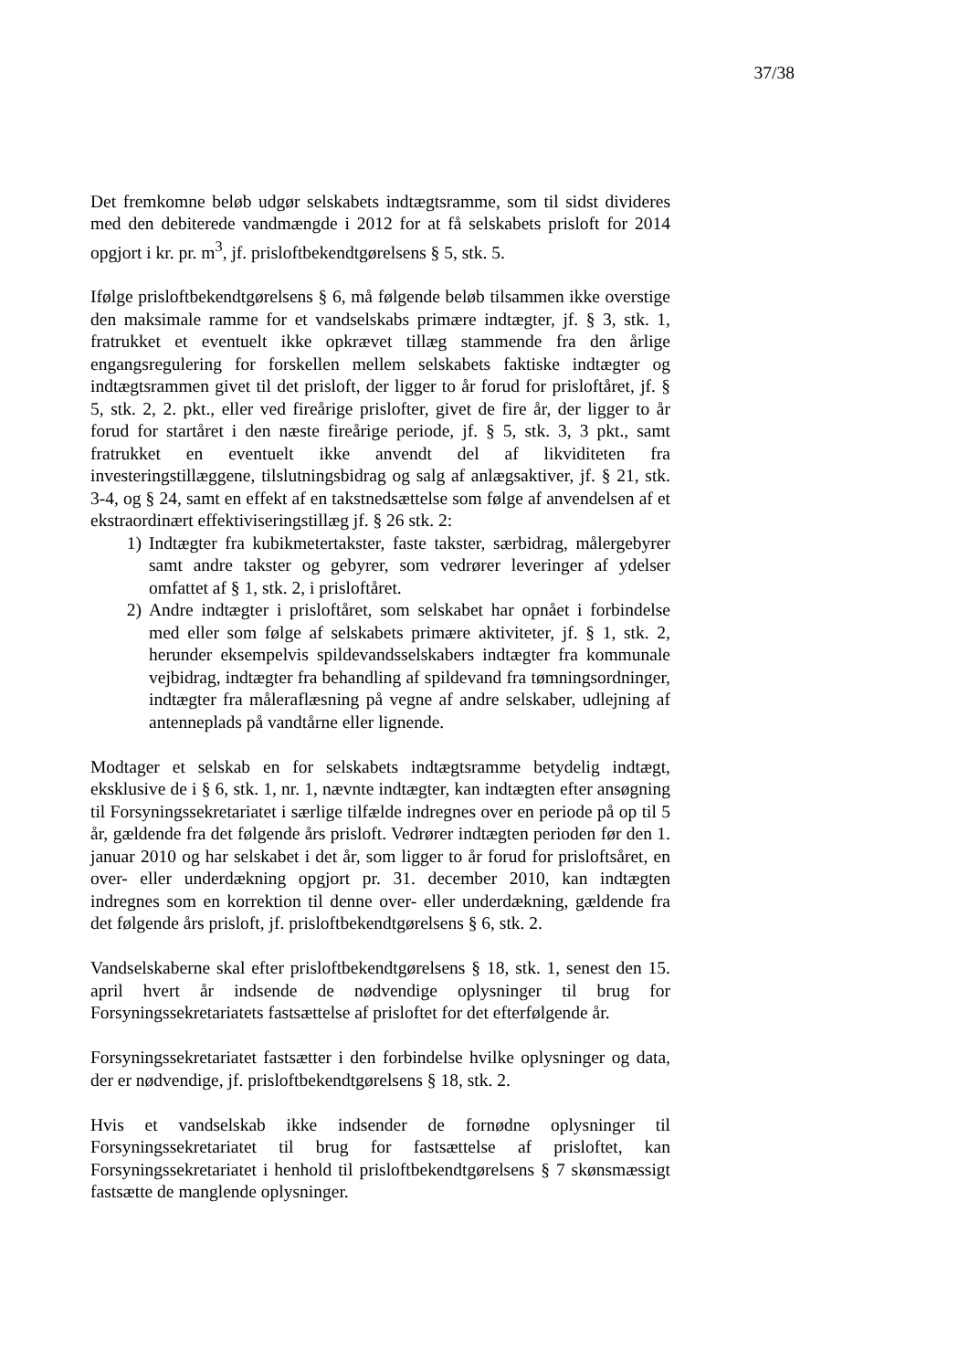37/38
Det fremkomne beløb udgør selskabets indtægtsramme, som til sidst divideres med den debiterede vandmængde i 2012 for at få selskabets prisloft for 2014 opgjort i kr. pr. m<sup>3</sup>, jf. prisloftbekendtgørelsens § 5, stk. 5.
Ifølge prisloftbekendtgørelsens § 6, må følgende beløb tilsammen ikke overstige den maksimale ramme for et vandselskabs primære indtægter, jf. § 3, stk. 1, fratrukket et eventuelt ikke opkrævet tillæg stammende fra den årlige engangsregulering for forskellen mellem selskabets faktiske indtægter og indtægtsrammen givet til det prisloft, der ligger to år forud for prisloftåret, jf. § 5, stk. 2, 2. pkt., eller ved fireårige prislofter, givet de fire år, der ligger to år forud for startåret i den næste fireårige periode, jf. § 5, stk. 3, 3 pkt., samt fratrukket en eventuelt ikke anvendt del af likviditeten fra investeringstillæggene, tilslutningsbidrag og salg af anlægsaktiver, jf. § 21, stk. 3-4, og § 24, samt en effekt af en takstnedsættelse som følge af anvendelsen af et ekstraordinært effektiviseringstillæg jf. § 26 stk. 2:
1) Indtægter fra kubikmetertakster, faste takster, særbidrag, målergebyrer samt andre takster og gebyrer, som vedrører leveringer af ydelser omfattet af § 1, stk. 2, i prisloftåret.
2) Andre indtægter i prisloftåret, som selskabet har opnået i forbindelse med eller som følge af selskabets primære aktiviteter, jf. § 1, stk. 2, herunder eksempelvis spildevandsselskabers indtægter fra kommunale vejbidrag, indtægter fra behandling af spildevand fra tømningsordninger, indtægter fra måleraflæsning på vegne af andre selskaber, udlejning af antenneplads på vandtårne eller lignende.
Modtager et selskab en for selskabets indtægtsramme betydelig indtægt, eksklusive de i § 6, stk. 1, nr. 1, nævnte indtægter, kan indtægten efter ansøgning til Forsyningssekretariatet i særlige tilfælde indregnes over en periode på op til 5 år, gældende fra det følgende års prisloft. Vedrører indtægten perioden før den 1. januar 2010 og har selskabet i det år, som ligger to år forud for prisloftsåret, en over- eller underdækning opgjort pr. 31. december 2010, kan indtægten indregnes som en korrektion til denne over- eller underdækning, gældende fra det følgende års prisloft, jf. prisloftbekendtgørelsens § 6, stk. 2.
Vandselskaberne skal efter prisloftbekendtgørelsens § 18, stk. 1, senest den 15. april hvert år indsende de nødvendige oplysninger til brug for Forsyningssekretariatets fastsættelse af prisloftet for det efterfølgende år.
Forsyningssekretariatet fastsætter i den forbindelse hvilke oplysninger og data, der er nødvendige, jf. prisloftbekendtgørelsens § 18, stk. 2.
Hvis et vandselskab ikke indsender de fornødne oplysninger til Forsyningssekretariatet til brug for fastsættelse af prisloftet, kan Forsyningssekretariatet i henhold til prisloftbekendtgørelsens § 7 skønsmæssigt fastsætte de manglende oplysninger.